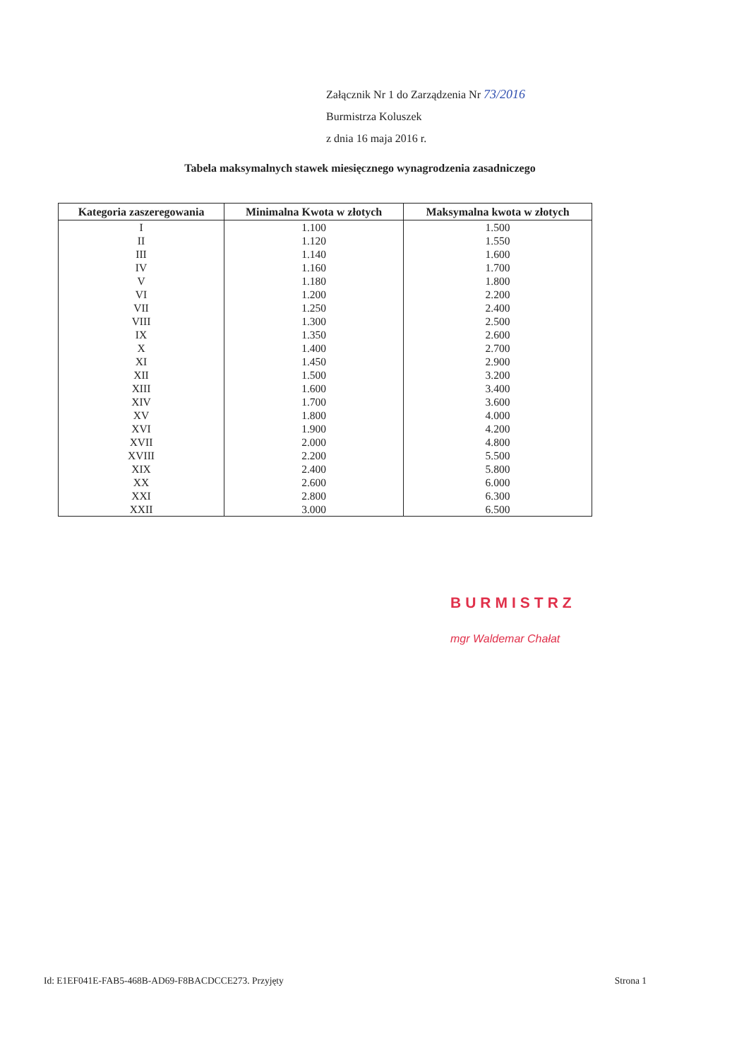Załącznik Nr 1 do Zarządzenia Nr 73/2016
Burmistrza Koluszek
z dnia 16 maja 2016 r.
Tabela maksymalnych stawek miesięcznego wynagrodzenia zasadniczego
| Kategoria zaszeregowania | Minimalna Kwota w złotych | Maksymalna kwota w złotych |
| --- | --- | --- |
| I | 1.100 | 1.500 |
| II | 1.120 | 1.550 |
| III | 1.140 | 1.600 |
| IV | 1.160 | 1.700 |
| V | 1.180 | 1.800 |
| VI | 1.200 | 2.200 |
| VII | 1.250 | 2.400 |
| VIII | 1.300 | 2.500 |
| IX | 1.350 | 2.600 |
| X | 1.400 | 2.700 |
| XI | 1.450 | 2.900 |
| XII | 1.500 | 3.200 |
| XIII | 1.600 | 3.400 |
| XIV | 1.700 | 3.600 |
| XV | 1.800 | 4.000 |
| XVI | 1.900 | 4.200 |
| XVII | 2.000 | 4.800 |
| XVIII | 2.200 | 5.500 |
| XIX | 2.400 | 5.800 |
| XX | 2.600 | 6.000 |
| XXI | 2.800 | 6.300 |
| XXII | 3.000 | 6.500 |
BURMISTRZ
mgr Waldemar Chałat
Id: E1EF041E-FAB5-468B-AD69-F8BACDCCE273. Przyjęty Strona 1